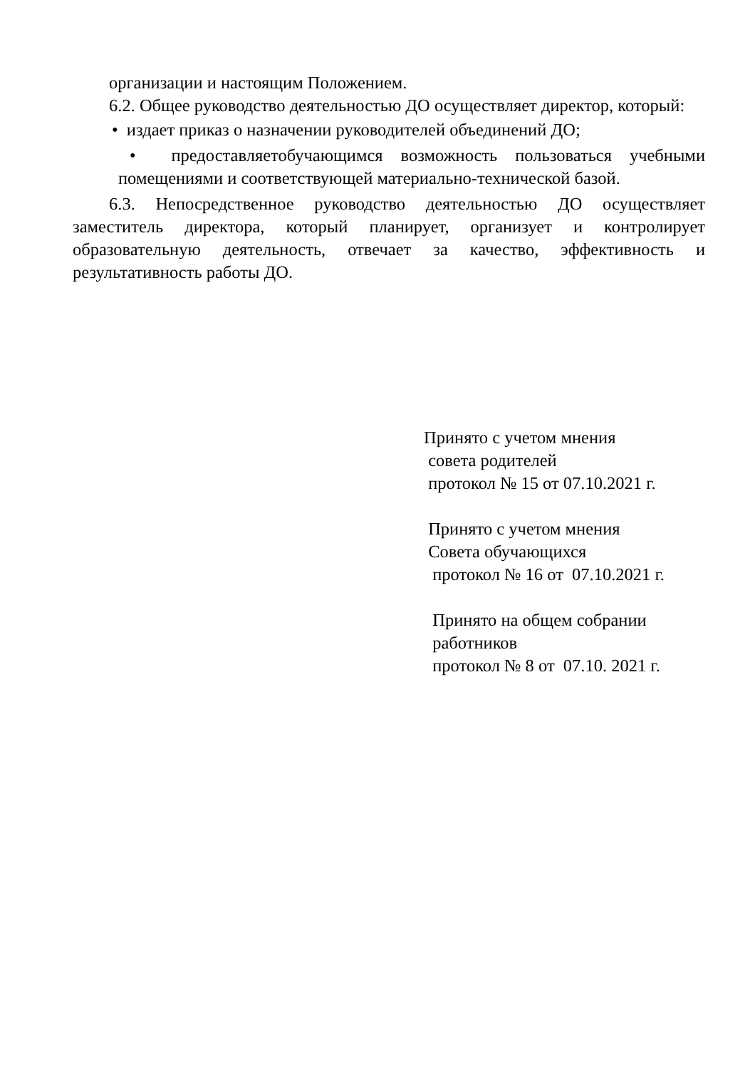организации и настоящим Положением.
6.2. Общее руководство деятельностью ДО осуществляет директор, который:
• издает приказ о назначении руководителей объединений ДО;
• предоставляетобучающимся возможность пользоваться учебными помещениями и соответствующей материально-технической базой.
6.3. Непосредственное руководство деятельностью ДО осуществляет заместитель директора, который планирует, организует и контролирует образовательную деятельность, отвечает за качество, эффективность и результативность работы ДО.
Принято с учетом мнения
совета родителей
протокол № 15 от 07.10.2021 г.
Принято с учетом мнения
Совета обучающихся
протокол № 16 от 07.10.2021 г.
Принято на общем собрании
работников
протокол № 8 от 07.10. 2021 г.